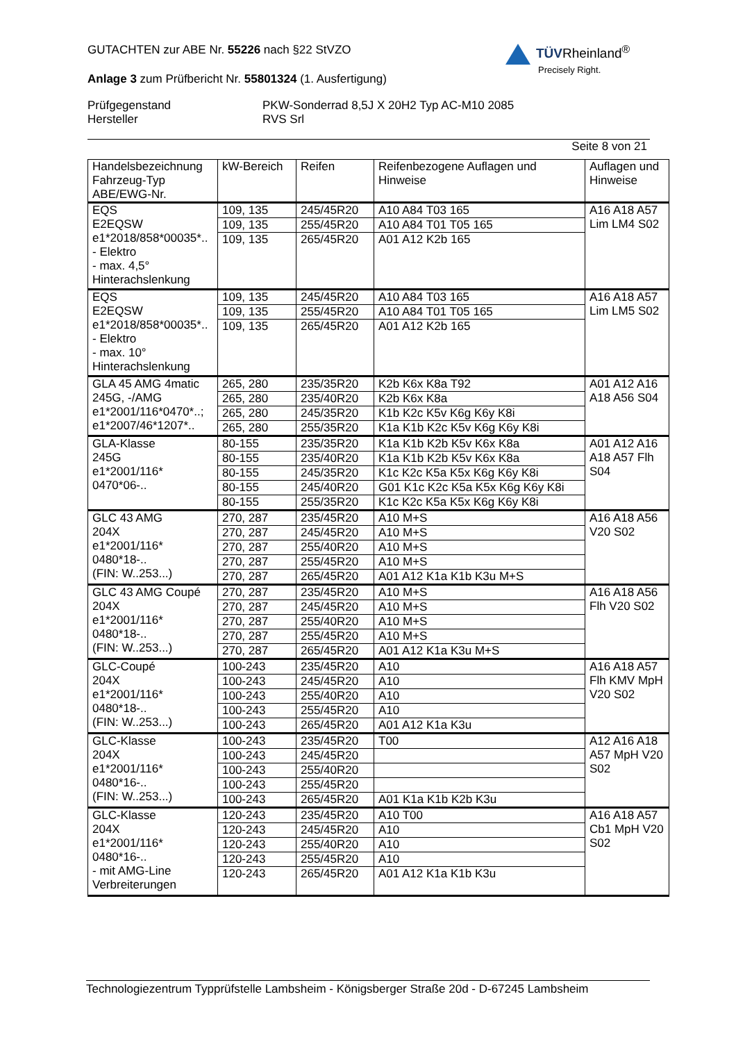GUTACHTEN zur ABE Nr. 55226 nach §22 StVZO
Anlage 3 zum Prüfbericht Nr. 55801324 (1. Ausfertigung)
Prüfgegenstand
Hersteller
PKW-Sonderrad 8,5J X 20H2 Typ AC-M10 2085
RVS Srl
Seite 8 von 21
TÜVRheinland<sup>®</sup>
Precisely Right.
| Handelsbezeichnung Fahrzeug-Typ ABE/EWG-Nr. | kW-Bereich | Reifen | Reifenbezogene Auflagen und Hinweise | Auflagen und Hinweise |
| --- | --- | --- | --- | --- |
| EQS E2EQSW e1*2018/858*00035*.. - Elektro - max. 4,5° Hinterachslenkung | 109, 135 | 245/45R20 | A10 A84 T03 165 | A16 A18 A57 Lim LM4 S02 |
| | 109, 135 | 255/45R20 | A10 A84 T01 T05 165 | |
| | 109, 135 | 265/45R20 | A01 A12 K2b 165 | |
| EQS E2EQSW e1*2018/858*00035*.. - Elektro - max. 10° Hinterachslenkung | 109, 135 | 245/45R20 | A10 A84 T03 165 | A16 A18 A57 Lim LM5 S02 |
| | 109, 135 | 255/45R20 | A10 A84 T01 T05 165 | |
| | 109, 135 | 265/45R20 | A01 A12 K2b 165 | |
| GLA 45 AMG 4matic 245G, -/AMG e1*2001/116*0470*..; e1*2007/46*1207*.. | 265, 280 | 235/35R20 | K2b K6x K8a T92 | A01 A12 A16 A18 A56 S04 |
| | 265, 280 | 235/40R20 | K2b K6x K8a | |
| | 265, 280 | 245/35R20 | K1b K2c K5v K6g K6y K8i | |
| | 265, 280 | 255/35R20 | K1a K1b K2c K5v K6g K6y K8i | |
| GLA-Klasse 245G e1*2001/116* 0470*06-.. | 80-155 | 235/35R20 | K1a K1b K2b K5v K6x K8a | A01 A12 A16 A18 A57 Flh S04 |
| | 80-155 | 235/40R20 | K1a K1b K2b K5v K6x K8a | |
| | 80-155 | 245/35R20 | K1c K2c K5a K5x K6g K6y K8i | |
| | 80-155 | 245/40R20 | G01 K1c K2c K5a K5x K6g K6y K8i | |
| | 80-155 | 255/35R20 | K1c K2c K5a K5x K6g K6y K8i | |
| GLC 43 AMG 204X e1*2001/116* 0480*18-.. (FIN: W..253...) | 270, 287 | 235/45R20 | A10 M+S | A16 A18 A56 V20 S02 |
| | 270, 287 | 245/45R20 | A10 M+S | |
| | 270, 287 | 255/40R20 | A10 M+S | |
| | 270, 287 | 255/45R20 | A10 M+S | |
| | 270, 287 | 265/45R20 | A01 A12 K1a K1b K3u M+S | |
| GLC 43 AMG Coupé 204X e1*2001/116* 0480*18-.. (FIN: W..253...) | 270, 287 | 235/45R20 | A10 M+S | A16 A18 A56 Flh V20 S02 |
| | 270, 287 | 245/45R20 | A10 M+S | |
| | 270, 287 | 255/40R20 | A10 M+S | |
| | 270, 287 | 255/45R20 | A10 M+S | |
| | 270, 287 | 265/45R20 | A01 A12 K1a K3u M+S | |
| GLC-Coupé 204X e1*2001/116* 0480*18-.. (FIN: W..253...) | 100-243 | 235/45R20 | A10 | A16 A18 A57 Flh KMV MpH V20 S02 |
| | 100-243 | 245/45R20 | A10 | |
| | 100-243 | 255/40R20 | A10 | |
| | 100-243 | 255/45R20 | A10 | |
| | 100-243 | 265/45R20 | A01 A12 K1a K3u | |
| GLC-Klasse 204X e1*2001/116* 0480*16-.. (FIN: W..253...) | 100-243 | 235/45R20 | T00 | A12 A16 A18 A57 MpH V20 S02 |
| | 100-243 | 245/45R20 | | |
| | 100-243 | 255/40R20 | | |
| | 100-243 | 255/45R20 | | |
| | 100-243 | 265/45R20 | A01 K1a K1b K2b K3u | |
| GLC-Klasse 204X e1*2001/116* 0480*16-.. - mit AMG-Line Verbreiterungen | 120-243 | 235/45R20 | A10 T00 | A16 A18 A57 Cb1 MpH V20 S02 |
| | 120-243 | 245/45R20 | A10 | |
| | 120-243 | 255/40R20 | A10 | |
| | 120-243 | 255/45R20 | A10 | |
| | 120-243 | 265/45R20 | A01 A12 K1a K1b K3u | |
Technologiezentrum Typprüfstelle Lambsheim - Königsberger Straße 20d - D-67245 Lambsheim